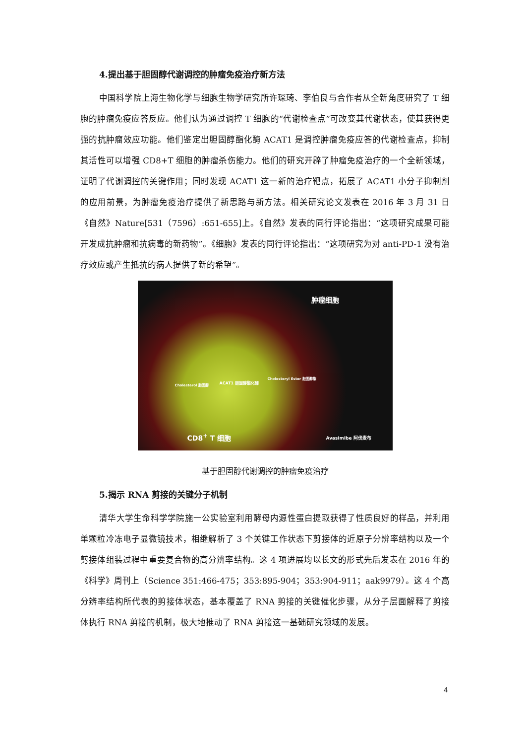4.提出基于胆固醇代谢调控的肿瘤免疫治疗新方法
中国科学院上海生物化学与细胞生物学研究所许琛琦、李伯良与合作者从全新角度研究了 T 细胞的肿瘤免疫应答反应。他们认为通过调控 T 细胞的“代谢检查点”可改变其代谢状态，使其获得更强的抗肿瘤效应功能。他们鉴定出胆固醇酯化酶 ACAT1 是调控肿瘤免疫应答的代谢检查点，抑制其活性可以增强 CD8+T 细胞的肿瘤杀伤能力。他们的研究开辟了肿瘤免疫治疗的一个全新领域，证明了代谢调控的关键作用；同时发现 ACAT1 这一新的治疗靶点，拓展了 ACAT1 小分子抑制剂的应用前景，为肿瘤免疫治疗提供了新思路与新方法。相关研究论文发表在 2016 年 3 月 31 日《自然》Nature[531（7596）:651-655]上。《自然》发表的同行评论指出：“这项研究成果可能开发成抗肿瘤和抗病毒的新药物”。《细胞》发表的同行评论指出：“这项研究为对 anti-PD-1 没有治疗效应或产生抵抗的病人提供了新的希望”。
肿瘤细胞
Cholesterol 胆固醇 ACAT1 胆固醇酯化酶
Cholesteryl Ester 胆固醇酯
CD8<sup>+</sup> T 细胞 Avasimibe 阿伐麦布
基于胆固醇代谢调控的肿瘤免疫治疗
5.揭示 RNA 剪接的关键分子机制
清华大学生命科学学院施一公实验室利用酵母内源性蛋白提取获得了性质良好的样品，并利用单颗粒冷冻电子显微镜技术，相继解析了 3 个关键工作状态下剪接体的近原子分辨率结构以及一个剪接体组装过程中重要复合物的高分辨率结构。这 4 项进展均以长文的形式先后发表在 2016 年的《科学》周刊上（Science 351:466-475；353:895-904；353:904-911；aak9979）。这 4 个高分辨率结构所代表的剪接体状态，基本覆盖了 RNA 剪接的关键催化步骤，从分子层面解释了剪接体执行 RNA 剪接的机制，极大地推动了 RNA 剪接这一基础研究领域的发展。
4